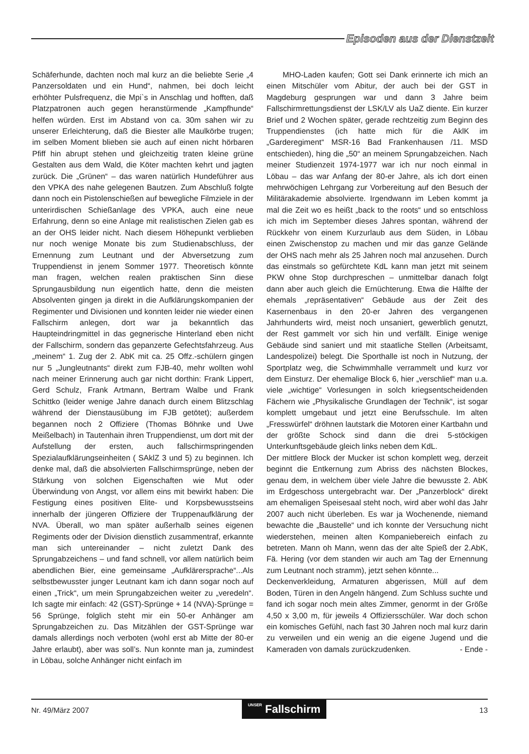Episoden aus der Dienstzeit
Schäferhunde, dachten noch mal kurz an die beliebte Serie „4 Panzersoldaten und ein Hund“, nahmen, bei doch leicht erhöhter Pulsfrequenz, die Mpi`s in Anschlag und hofften, daß Platzpatronen auch gegen heranstürmende „Kampfhunde“ helfen würden. Erst im Abstand von ca. 30m sahen wir zu unserer Erleichterung, daß die Biester alle Maulkörbe trugen; im selben Moment blieben sie auch auf einen nicht hörbaren Pfiff hin abrupt stehen und gleichzeitig traten kleine grüne Gestalten aus dem Wald, die Köter machten kehrt und jagten zurück. Die „Grünen“ – das waren natürlich Hundeführer aus den VPKA des nahe gelegenen Bautzen. Zum Abschluß folgte dann noch ein Pistolenschießen auf bewegliche Filmziele in der unterirdischen Schießanlage des VPKA, auch eine neue Erfahrung, denn so eine Anlage mit realistischen Zielen gab es an der OHS leider nicht. Nach diesem Höhepunkt verblieben nur noch wenige Monate bis zum Studienabschluss, der Ernennung zum Leutnant und der Abversetzung zum Truppendienst in jenem Sommer 1977. Theoretisch könnte man fragen, welchen realen praktischen Sinn diese Sprungausbildung nun eigentlich hatte, denn die meisten Absolventen gingen ja direkt in die Aufklärungskompanien der Regimenter und Divisionen und konnten leider nie wieder einen Fallschirm anlegen, dort war ja bekanntlich das Haupteindringmittel in das gegnerische Hinterland eben nicht der Fallschirm, sondern das gepanzerte Gefechtsfahrzeug. Aus „meinem“ 1. Zug der 2. AbK mit ca. 25 Offz.-schülern gingen nur 5 „Jungleutnants“ direkt zum FJB-40, mehr wollten wohl nach meiner Erinnerung auch gar nicht dorthin: Frank Lippert, Gerd Schulz, Frank Artmann, Bertram Walbe und Frank Schittko (leider wenige Jahre danach durch einem Blitzschlag während der Dienstausübung im FJB getötet); außerdem begannen noch 2 Offiziere (Thomas Böhnke und Uwe Meißelbach) in Tautenhain ihren Truppendienst, um dort mit der Aufstellung der ersten, auch fallschirmspringenden Spezialaufklärungseinheiten ( SAklZ 3 und 5) zu beginnen. Ich denke mal, daß die absolvierten Fallschirmsprünge, neben der Stärkung von solchen Eigenschaften wie Mut oder Überwindung von Angst, vor allem eins mit bewirkt haben: Die Festigung eines positiven Elite- und Korpsbewusstseins innerhalb der jüngeren Offiziere der Truppenaufklärung der NVA. Überall, wo man später außerhalb seines eigenen Regiments oder der Division dienstlich zusammentraf, erkannte man sich untereinander – nicht zuletzt Dank des Sprungabzeichens – und fand schnell, vor allem natürlich beim abendlichen Bier, eine gemeinsame „Aufklärersprache“...Als selbstbewusster junger Leutnant kam ich dann sogar noch auf einen „Trick“, um mein Sprungabzeichen weiter zu „veredeln“. Ich sagte mir einfach: 42 (GST)-Sprünge + 14 (NVA)-Sprünge = 56 Sprünge, folglich steht mir ein 50-er Anhänger am Sprungabzeichen zu. Das Mitzählen der GST-Sprünge war damals allerdings noch verboten (wohl erst ab Mitte der 80-er Jahre erlaubt), aber was soll’s. Nun konnte man ja, zumindest in Löbau, solche Anhänger nicht einfach im
MHO-Laden kaufen; Gott sei Dank erinnerte ich mich an einen Mitschüler vom Abitur, der auch bei der GST in Magdeburg gesprungen war und dann 3 Jahre beim Fallschirmrettungsdienst der LSK/LV als UaZ diente. Ein kurzer Brief und 2 Wochen später, gerade rechtzeitig zum Beginn des Truppendienstes (ich hatte mich für die AklK im „Garderegiment“ MSR-16 Bad Frankenhausen /11. MSD entschieden), hing die „50“ an meinem Sprungabzeichen. Nach meiner Studienzeit 1974-1977 war ich nur noch einmal in Löbau – das war Anfang der 80-er Jahre, als ich dort einen mehrwöchigen Lehrgang zur Vorbereitung auf den Besuch der Militärakademie absolvierte. Irgendwann im Leben kommt ja mal die Zeit wo es heißt „back to the roots“ und so entschloss ich mich im September dieses Jahres spontan, während der Rückkehr von einem Kurzurlaub aus dem Süden, in Löbau einen Zwischenstop zu machen und mir das ganze Gelände der OHS nach mehr als 25 Jahren noch mal anzusehen. Durch das einstmals so gefürchtete KdL kann man jetzt mit seinem PKW ohne Stop durchpreschen – unmittelbar danach folgt dann aber auch gleich die Ernüchterung. Etwa die Hälfte der ehemals „repräsentativen“ Gebäude aus der Zeit des Kasernenbaus in den 20-er Jahren des vergangenen Jahrhunderts wird, meist noch unsaniert, gewerblich genutzt, der Rest gammelt vor sich hin und verfällt. Einige wenige Gebäude sind saniert und mit staatliche Stellen (Arbeitsamt, Landespolizei) belegt. Die Sporthalle ist noch in Nutzung, der Sportplatz weg, die Schwimmhalle verrammelt und kurz vor dem Einsturz. Der ehemalige Block 6, hier „verschlief“ man u.a. viele „wichtige“ Vorlesungen in solch kriegsentscheidenden Fächern wie „Physikalische Grundlagen der Technik“, ist sogar komplett umgebaut und jetzt eine Berufsschule. Im alten „Fresswürfel“ dröhnen lautstark die Motoren einer Kartbahn und der größte Schock sind dann die drei 5-stöckigen Unterkunftsgebäude gleich links neben dem KdL.
Der mittlere Block der Mucker ist schon komplett weg, derzeit beginnt die Entkernung zum Abriss des nächsten Blockes, genau dem, in welchem über viele Jahre die bewusste 2. AbK im Erdgeschoss untergebracht war. Der „Panzerblock“ direkt am ehemaligen Speisesaal steht noch, wird aber wohl das Jahr 2007 auch nicht überleben. Es war ja Wochenende, niemand bewachte die „Baustelle“ und ich konnte der Versuchung nicht wiederstehen, meinen alten Kompaniebereich einfach zu betreten. Mann oh Mann, wenn das der alte Spieß der 2.AbK, Fä. Hering (vor dem standen wir auch am Tag der Ernennung zum Leutnant noch stramm), jetzt sehen könnte...
Deckenverkleidung, Armaturen abgerissen, Müll auf dem Boden, Türen in den Angeln hängend. Zum Schluss suchte und fand ich sogar noch mein altes Zimmer, genormt in der Größe 4,50 x 3,00 m, für jeweils 4 Offiziersschüler. War doch schon ein komisches Gefühl, nach fast 30 Jahren noch mal kurz darin zu verweilen und ein wenig an die eigene Jugend und die Kameraden von damals zurückzudenken. - Ende -
Nr. 49/März 2007 UNSER Fallschirm 13